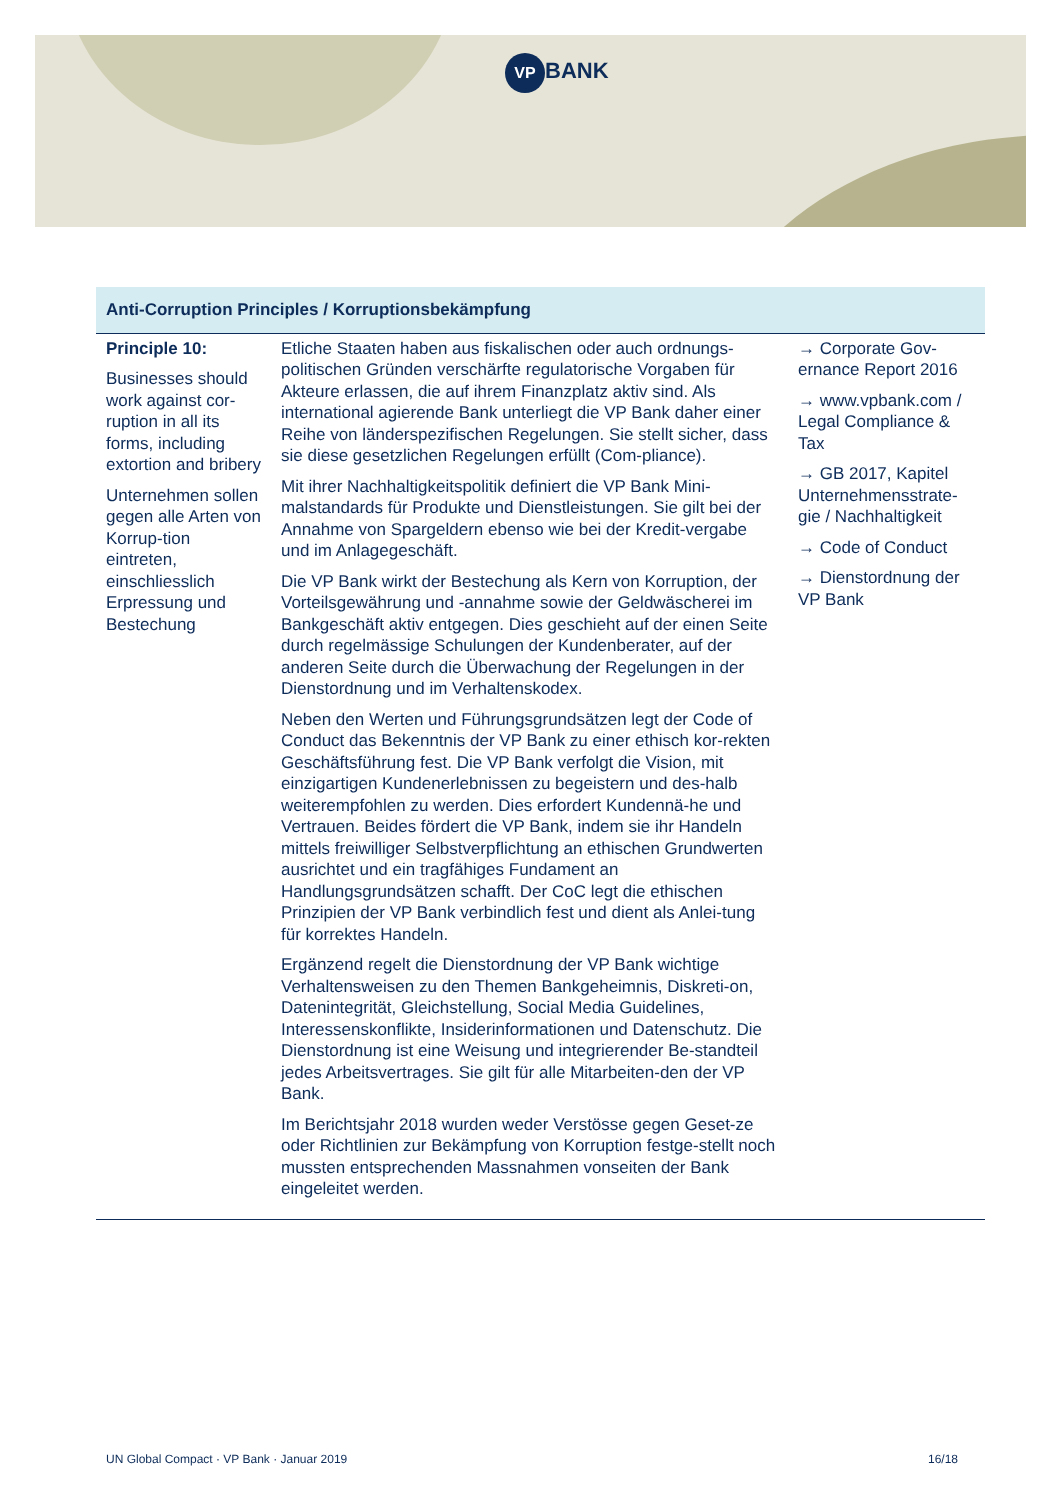VP BANK
| Anti-Corruption Principles / Korruptionsbekämpfung | | |
| --- | --- | --- |
| Principle 10: Businesses should work against cor-ruption in all its forms, including extortion and bribery Unternehmen sollen gegen alle Arten von Korrup-tion eintreten, einschliesslich Erpressung und Bestechung | Etliche Staaten haben aus fiskalischen oder auch ordnungs-politischen Gründen verschärfte regulatorische Vorgaben für Akteure erlassen, die auf ihrem Finanzplatz aktiv sind. Als international agierende Bank unterliegt die VP Bank daher einer Reihe von länderspezifischen Regelungen. Sie stellt sicher, dass sie diese gesetzlichen Regelungen erfüllt (Com-pliance). Mit ihrer Nachhaltigkeitspolitik definiert die VP Bank Mini-malstandards für Produkte und Dienstleistungen. Sie gilt bei der Annahme von Spargeldern ebenso wie bei der Kredit-vergabe und im Anlagegeschäft. Die VP Bank wirkt der Bestechung als Kern von Korruption, der Vorteilsgewährung und -annahme sowie der Geldwäscherei im Bankgeschäft aktiv entgegen. Dies geschieht auf der einen Seite durch regelmässige Schulungen der Kundenberater, auf der anderen Seite durch die Überwachung der Regelungen in der Dienstordnung und im Verhaltenskodex. Neben den Werten und Führungsgrundsätzen legt der Code of Conduct das Bekenntnis der VP Bank zu einer ethisch kor-rekten Geschäftsführung fest. Die VP Bank verfolgt die Vision, mit einzigartigen Kundenerlebnissen zu begeistern und des-halb weiterempfohlen zu werden. Dies erfordert Kundennä-he und Vertrauen. Beides fördert die VP Bank, indem sie ihr Handeln mittels freiwilliger Selbstverpflichtung an ethischen Grundwerten ausrichtet und ein tragfähiges Fundament an Handlungsgrundsätzen schafft. Der CoC legt die ethischen Prinzipien der VP Bank verbindlich fest und dient als Anlei-tung für korrektes Handeln. Ergänzend regelt die Dienstordnung der VP Bank wichtige Verhaltensweisen zu den Themen Bankgeheimnis, Diskreti-on, Datenintegrität, Gleichstellung, Social Media Guidelines, Interessenskonflikte, Insiderinformationen und Datenschutz. Die Dienstordnung ist eine Weisung und integrierender Be-standteil jedes Arbeitsvertrages. Sie gilt für alle Mitarbeiten-den der VP Bank. Im Berichtsjahr 2018 wurden weder Verstösse gegen Geset-ze oder Richtlinien zur Bekämpfung von Korruption festge-stellt noch mussten entsprechenden Massnahmen vonseiten der Bank eingeleitet werden. | → Corporate Gov-ernance Report 2016 → www.vpbank.com / Legal Compliance & Tax → GB 2017, Kapitel Unternehmensstrate-gie / Nachhaltigkeit → Code of Conduct → Dienstordnung der VP Bank |
UN Global Compact · VP Bank · Januar 2019 16/18